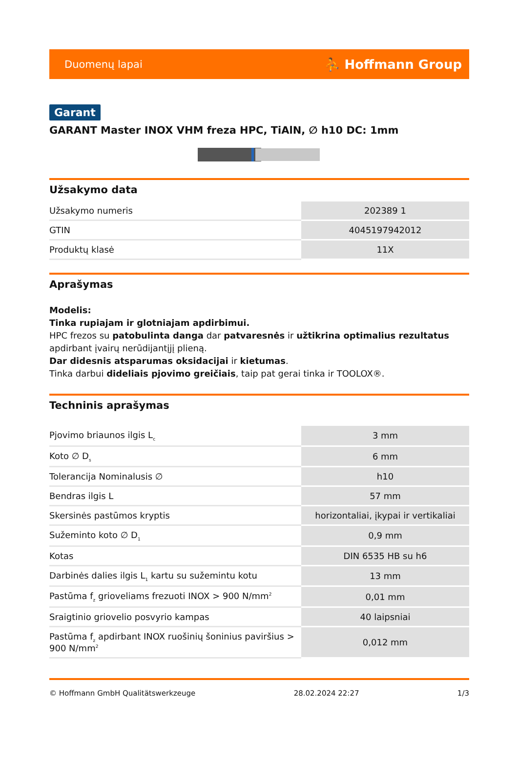Duomenų lapai ⛹ Hoffmann Group
Garant
GARANT Master INOX VHM freza HPC, TiAlN, ∅ h10 DC: 1mm
Užsakymo data
| Užsakymo numeris | 202389 1 |
| GTIN | 4045197942012 |
| Produktų klasė | 11X |
Aprašymas
Modelis:
Tinka rupiajam ir glotniajam apdirbimui.
HPC frezos su patobulinta danga dar patvaresnės ir užtikrina optimalius rezultatus apdirbant įvairų nerūdijantįjį plieną.
Dar didesnis atsparumas oksidacijai ir kietumas.
Tinka darbui dideliais pjovimo greičiais, taip pat gerai tinka ir TOOLOX®.
Techninis aprašymas
| Pjovimo briaunos ilgis L<sub>c</sub> | 3 mm |
| Koto ∅ D<sub>s</sub> | 6 mm |
| Tolerancija Nominalusis ∅ | h10 |
| Bendras ilgis L | 57 mm |
| Skersinės pastūmos kryptis | horizontaliai, įkypai ir vertikaliai |
| Sužeminto koto ∅ D<sub>1</sub> | 0,9 mm |
| Kotas | DIN 6535 HB su h6 |
| Darbinės dalies ilgis L<sub>1</sub> kartu su sužemintu kotu | 13 mm |
| Pastūma f<sub>z</sub> grioveliams frezuoti INOX > 900 N/mm<sup>2</sup> | 0,01 mm |
| Sraigtinio griovelio posvyrio kampas | 40 laipsniai |
| Pastūma f<sub>z</sub> apdirbant INOX ruošinių šoninius paviršius > 900 N/mm<sup>2</sup> | 0,012 mm |
© Hoffmann GmbH Qualitätswerkzeuge 28.02.2024 22:27 1/3